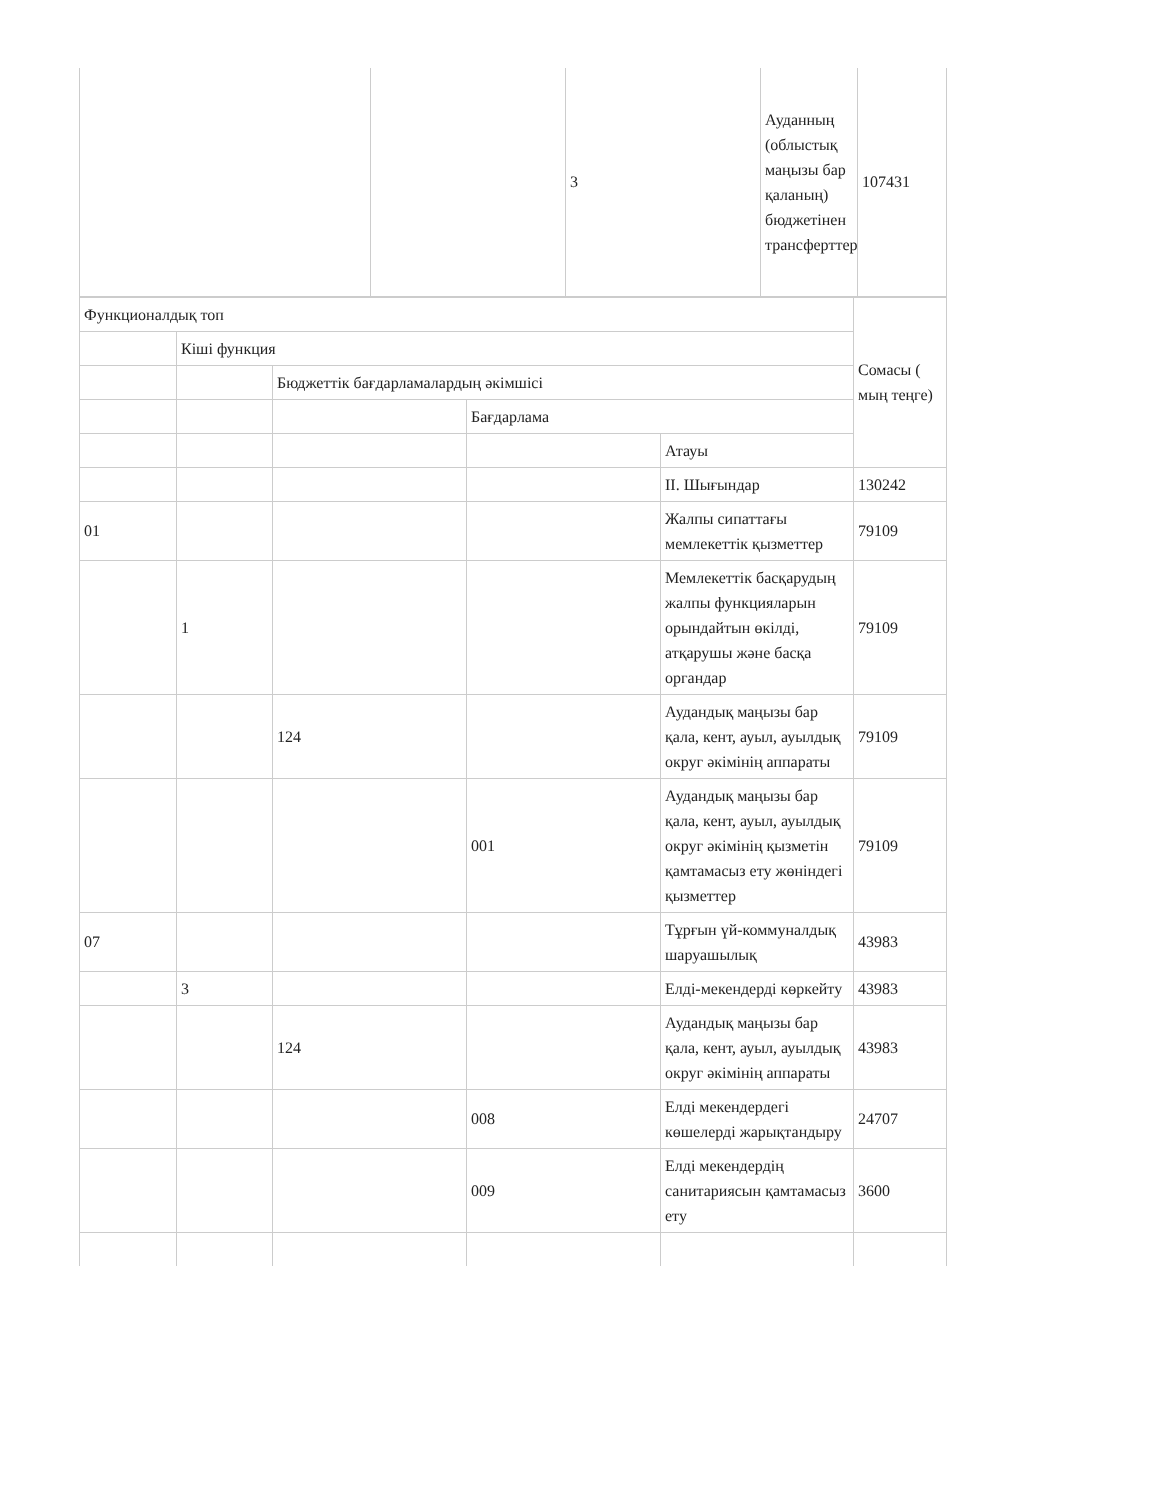| | | 3 | Ауданның (облыстық маңызы бар қаланың) бюджетінен трансферттер | 107431 |
| Функционалдық топ | | | | | Сомасы ( мың теңге) |
| | Кіші функция | | | | |
| | | Бюджеттік бағдарламалардың әкімшісі | | | |
| | | | Бағдарлама | | |
| | | | | Атауы | |
| | | | | ІІ. Шығындар | 130242 |
| 01 | | | | Жалпы сипаттағы мемлекеттік қызметтер | 79109 |
| | 1 | | | Мемлекеттік басқарудың жалпы функцияларын орындайтын өкілді, атқарушы және басқа органдар | 79109 |
| | | 124 | | Аудандық маңызы бар қала, кент, ауыл, ауылдық округ әкімінің аппараты | 79109 |
| | | | 001 | Аудандық маңызы бар қала, кент, ауыл, ауылдық округ әкімінің қызметін қамтамасыз ету жөніндегі қызметтер | 79109 |
| 07 | | | | Тұрғын үй-коммуналдық шаруашылық | 43983 |
| | 3 | | | Елді-мекендерді көркейту | 43983 |
| | | 124 | | Аудандық маңызы бар қала, кент, ауыл, ауылдық округ әкімінің аппараты | 43983 |
| | | | 008 | Елді мекендердегі көшелерді жарықтандыру | 24707 |
| | | | 009 | Елді мекендердің санитариясын қамтамасыз ету | 3600 |